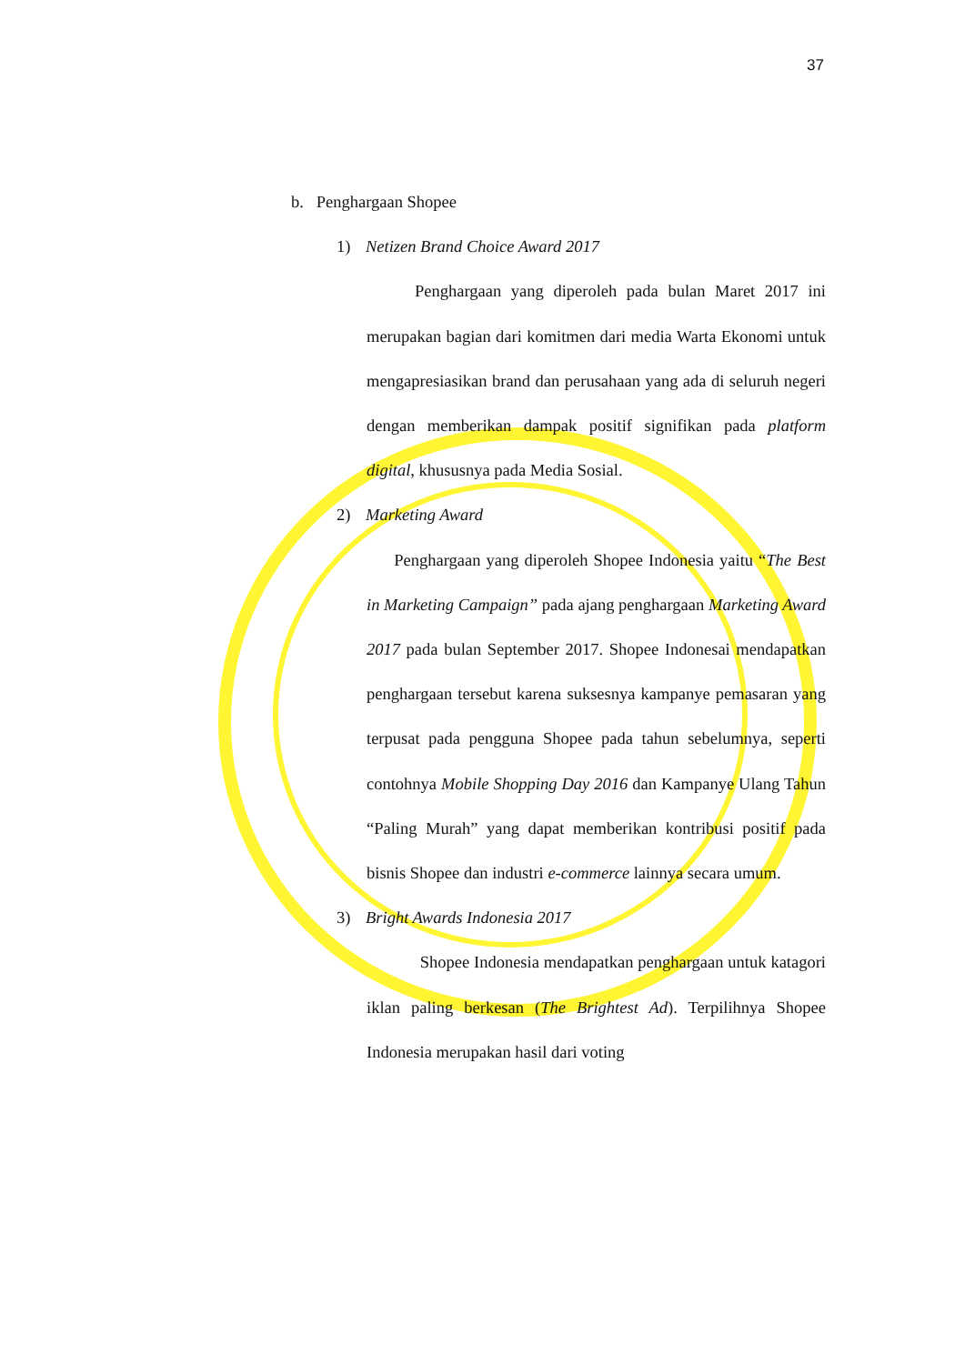37
b. Penghargaan Shopee
1) Netizen Brand Choice Award 2017
Penghargaan yang diperoleh pada bulan Maret 2017 ini merupakan bagian dari komitmen dari media Warta Ekonomi untuk mengapresiasikan brand dan perusahaan yang ada di seluruh negeri dengan memberikan dampak positif signifikan pada platform digital, khususnya pada Media Sosial.
2) Marketing Award
Penghargaan yang diperoleh Shopee Indonesia yaitu “The Best in Marketing Campaign” pada ajang penghargaan Marketing Award 2017 pada bulan September 2017. Shopee Indonesai mendapatkan penghargaan tersebut karena suksesnya kampanye pemasaran yang terpusat pada pengguna Shopee pada tahun sebelumnya, seperti contohnya Mobile Shopping Day 2016 dan Kampanye Ulang Tahun “Paling Murah” yang dapat memberikan kontribusi positif pada bisnis Shopee dan industri e-commerce lainnya secara umum.
3) Bright Awards Indonesia 2017
Shopee Indonesia mendapatkan penghargaan untuk katagori iklan paling berkesan (The Brightest Ad). Terpilihnya Shopee Indonesia merupakan hasil dari voting